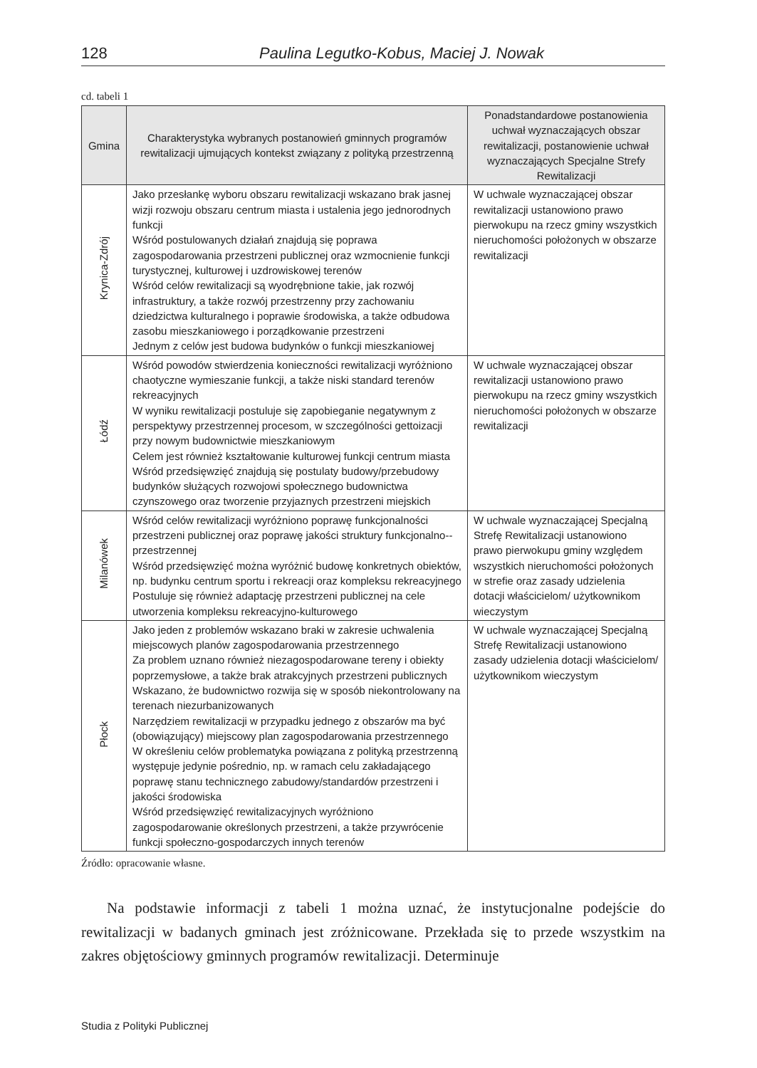128 Paulina Legutko-Kobus, Maciej J. Nowak
cd. tabeli 1
| Gmina | Charakterystyka wybranych postanowień gminnych programów rewitalizacji ujmujących kontekst związany z polityką przestrzenną | Ponadstandardowe postanowienia uchwał wyznaczających obszar rewitalizacji, postanowienie uchwał wyznaczających Specjalne Strefy Rewitalizacji |
| --- | --- | --- |
| Krynica-Zdrój | Jako przesłankę wyboru obszaru rewitalizacji wskazano brak jasnej wizji rozwoju obszaru centrum miasta i ustalenia jego jednorodnych funkcji Wśród postulowanych działań znajdują się poprawa zagospodarowania przestrzeni publicznej oraz wzmocnienie funkcji turystycznej, kulturowej i uzdrowiskowej terenów Wśród celów rewitalizacji są wyodrębnione takie, jak rozwój infrastruktury, a także rozwój przestrzenny przy zachowaniu dziedzictwa kulturalnego i poprawie środowiska, a także odbudowa zasobu mieszkaniowego i porządkowanie przestrzeni Jednym z celów jest budowa budynków o funkcji mieszkaniowej | W uchwale wyznaczającej obszar rewitalizacji ustanowiono prawo pierwokupu na rzecz gminy wszystkich nieruchomości położonych w obszarze rewitalizacji |
| Łódź | Wśród powodów stwierdzenia konieczności rewitalizacji wyróżniono chaotyczne wymieszanie funkcji, a także niski standard terenów rekreacyjnych W wyniku rewitalizacji postuluje się zapobieganie negatywnym z perspektywy przestrzennej procesom, w szczególności gettoizacji przy nowym budownictwie mieszkaniowym Celem jest również kształtowanie kulturowej funkcji centrum miasta Wśród przedsięwzięć znajdują się postulaty budowy/przebudowy budynków służących rozwojowi społecznego budownictwa czynszowego oraz tworzenie przyjaznych przestrzeni miejskich | W uchwale wyznaczającej obszar rewitalizacji ustanowiono prawo pierwokupu na rzecz gminy wszystkich nieruchomości położonych w obszarze rewitalizacji |
| Milanówek | Wśród celów rewitalizacji wyróżniono poprawę funkcjonalności przestrzeni publicznej oraz poprawę jakości struktury funkcjonalno--przestrzennej Wśród przedsięwzięć można wyróżnić budowę konkretnych obiektów, np. budynku centrum sportu i rekreacji oraz kompleksu rekreacyjnego Postuluje się również adaptację przestrzeni publicznej na cele utworzenia kompleksu rekreacyjno-kulturowego | W uchwale wyznaczającej Specjalną Strefę Rewitalizacji ustanowiono prawo pierwokupu gminy względem wszystkich nieruchomości położonych w strefie oraz zasady udzielenia dotacji właścicielom/ użytkownikom wieczystym |
| Płock | Jako jeden z problemów wskazano braki w zakresie uchwalenia miejscowych planów zagospodarowania przestrzennego Za problem uznano również niezagospodarowane tereny i obiekty poprzemysłowe, a także brak atrakcyjnych przestrzeni publicznych Wskazano, że budownictwo rozwija się w sposób niekontrolowany na terenach niezurbanizowanych Narzędziem rewitalizacji w przypadku jednego z obszarów ma być (obowiązujący) miejscowy plan zagospodarowania przestrzennego W określeniu celów problematyka powiązana z polityką przestrzenną występuje jedynie pośrednio, np. w ramach celu zakładającego poprawę stanu technicznego zabudowy/standardów przestrzeni i jakości środowiska Wśród przedsięwzięć rewitalizacyjnych wyróżniono zagospodarowanie określonych przestrzeni, a także przywrócenie funkcji społeczno-gospodarczych innych terenów | W uchwale wyznaczającej Specjalną Strefę Rewitalizacji ustanowiono zasady udzielenia dotacji właścicielom/ użytkownikom wieczystym |
Źródło: opracowanie własne.
Na podstawie informacji z tabeli 1 można uznać, że instytucjonalne podejście do rewitalizacji w badanych gminach jest zróżnicowane. Przekłada się to przede wszystkim na zakres objętościowy gminnych programów rewitalizacji. Determinuje
Studia z Polityki Publicznej